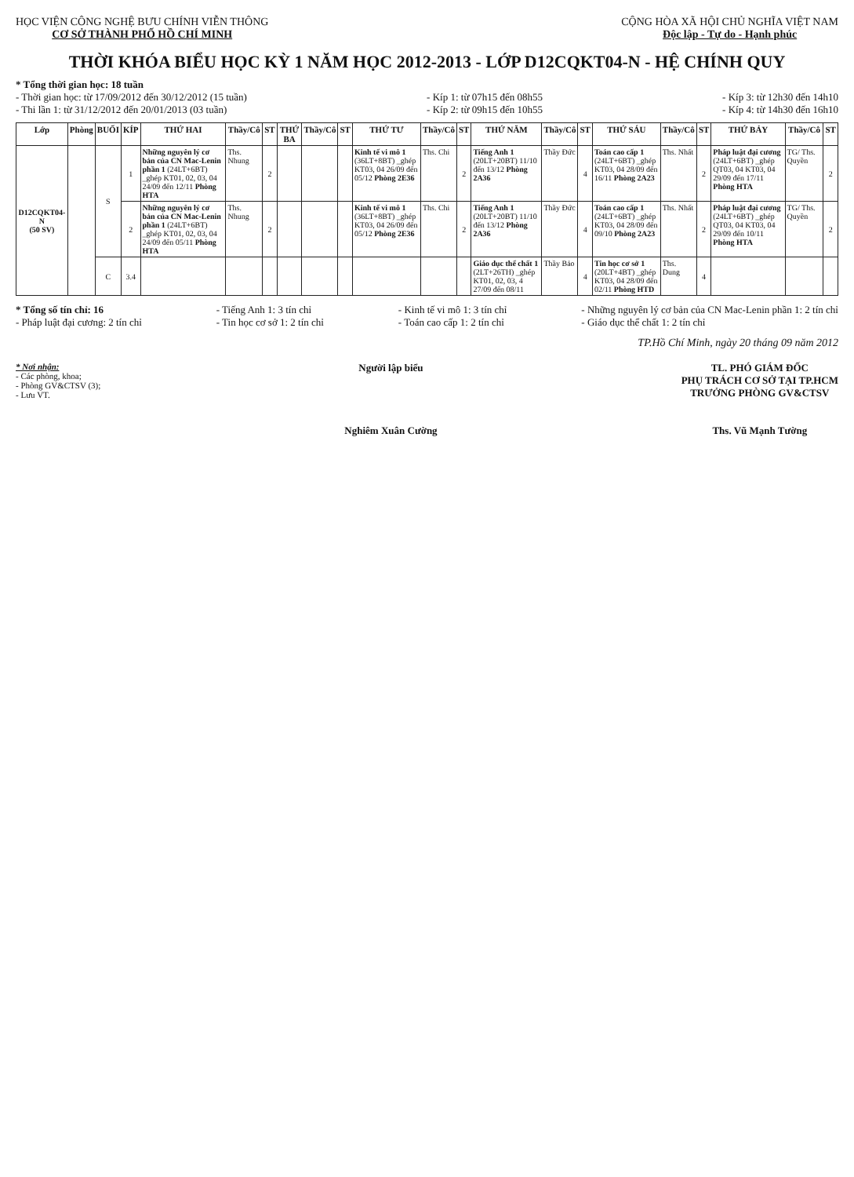HỌC VIỆN CÔNG NGHỆ BƯU CHÍNH VIỄN THÔNG
CƠ SỞ THÀNH PHỐ HỒ CHÍ MINH
CỘNG HÒA XÃ HỘI CHỦ NGHĨA VIỆT NAM
Độc lập - Tự do - Hạnh phúc
THỜI KHÓA BIỂU HỌC KỲ 1 NĂM HỌC 2012-2013 - LỚP D12CQKT04-N - HỆ CHÍNH QUY
* Tổng thời gian học: 18 tuần
- Thời gian học: từ 17/09/2012 đến 30/12/2012 (15 tuần)
- Thi lần 1: từ 31/12/2012 đến 20/01/2013 (03 tuần)
- Kíp 1: từ 07h15 đến 08h55
- Kíp 2: từ 09h15 đến 10h55
- Kíp 3: từ 12h30 đến 14h10
- Kíp 4: từ 14h30 đến 16h10
| Lớp | Phòng | BUỔI | KÍP | THỨ HAI | Thầy/Cô | ST | THỨ BA | Thầy/Cô | ST | THỨ TƯ | Thầy/Cô | ST | THỨ NĂM | Thầy/Cô | ST | THỨ SÁU | Thầy/Cô | ST | THỨ BẢY | Thầy/Cô | ST |
| --- | --- | --- | --- | --- | --- | --- | --- | --- | --- | --- | --- | --- | --- | --- | --- | --- | --- | --- | --- | --- | --- |
| D12CQKT04-N (50 SV) | | S | 1 | Những nguyên lý cơ bản của CN Mac-Lenin phần 1 (24LT+6BT) _ghép KT01, 02, 03, 04 24/09 đến 12/11 Phòng HTA | Ths. Nhung | 2 | | | | Kinh tế vi mô 1 (36LT+8BT) _ghép KT03, 04 26/09 đến 05/12 Phòng 2E36 | Ths. Chi | 2 | Tiếng Anh 1 (20LT+20BT) 11/10 đến 13/12 Phòng 2A36 | Thầy Đức | 4 | Toán cao cấp 1 (24LT+6BT) _ghép KT03, 04 28/09 đến 16/11 Phòng 2A23 | Ths. Nhất | 2 | Pháp luật đại cương (24LT+6BT) _ghép QT03, 04 KT03, 04 29/09 đến 17/11 Phòng HTA | TG/ Ths. Quyền | 2 |
| | | | 2 | Những nguyên lý cơ bản của CN Mac-Lenin phần 1 (24LT+6BT) _ghép KT01, 02, 03, 04 24/09 đến 05/11 Phòng HTA | Ths. Nhung | 2 | | | | Kinh tế vi mô 1 (36LT+8BT) _ghép KT03, 04 26/09 đến 05/12 Phòng 2E36 | Ths. Chi | 2 | Tiếng Anh 1 (20LT+20BT) 11/10 đến 13/12 Phòng 2A36 | Thầy Đức | 4 | Toán cao cấp 1 (24LT+6BT) _ghép KT03, 04 28/09 đến 09/10 Phòng 2A23 | Ths. Nhất | 2 | Pháp luật đại cương (24LT+6BT) _ghép QT03, 04 KT03, 04 29/09 đến 10/11 Phòng HTA | TG/ Ths. Quyền | 2 |
| | | C | 3.4 | | | | | | | | | | Giáo dục thể chất 1 (2LT+26TH) _ghép KT01, 02, 03, 4 27/09 đến 08/11 | Thầy Bảo | 4 | Tin học cơ sở 1 (20LT+4BT) _ghép KT03, 04 28/09 đến 02/11 Phòng HTD | Ths. Dung | 4 | | | |
* Tổng số tín chỉ: 16
- Pháp luật đại cương: 2 tín chỉ
- Tiếng Anh 1: 3 tín chỉ
- Tin học cơ sở 1: 2 tín chỉ
- Kinh tế vi mô 1: 3 tín chỉ
- Toán cao cấp 1: 2 tín chỉ
- Những nguyên lý cơ bản của CN Mac-Lenin phần 1: 2 tín chỉ
- Giáo dục thể chất 1: 2 tín chỉ
TP.Hồ Chí Minh, ngày 20 tháng 09 năm 2012
* Nơi nhận:
- Các phòng, khoa;
- Phòng GV&CTSV (3);
- Lưu VT.
Người lập biểu
Nghiêm Xuân Cường
TL. PHÓ GIÁM ĐỐC
PHỤ TRÁCH CƠ SỞ TẠI TP.HCM
TRƯỞNG PHÒNG GV&CTSV
Ths. Vũ Mạnh Tường